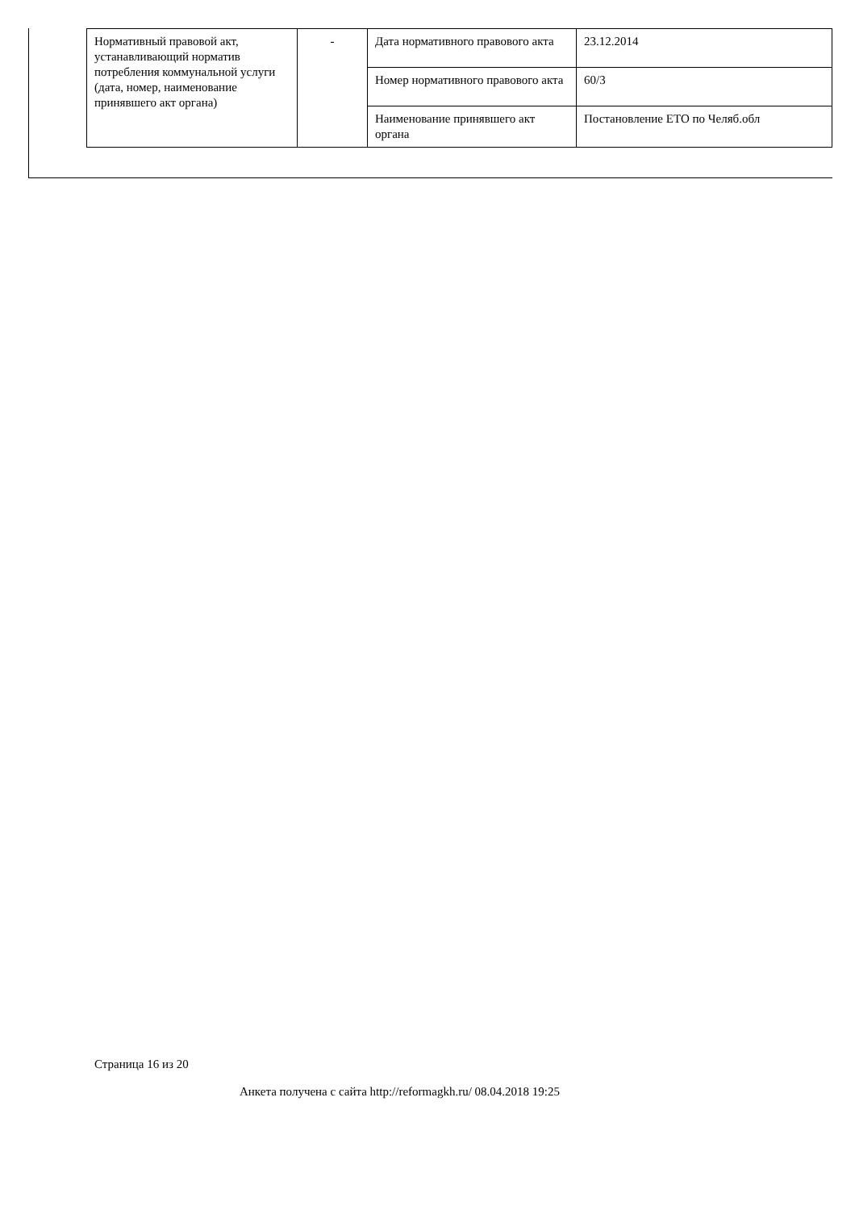| Нормативный правовой акт, устанавливающий норматив потребления коммунальной услуги (дата, номер, наименование принявшего акт органа) | - | Дата нормативного правового акта | 23.12.2014 |
| | | Номер нормативного правового акта | 60/3 |
| | | Наименование принявшего акт органа | Постановление ЕТО по Челяб.обл |
Страница 16 из 20
Анкета получена с сайта http://reformagkh.ru/ 08.04.2018 19:25